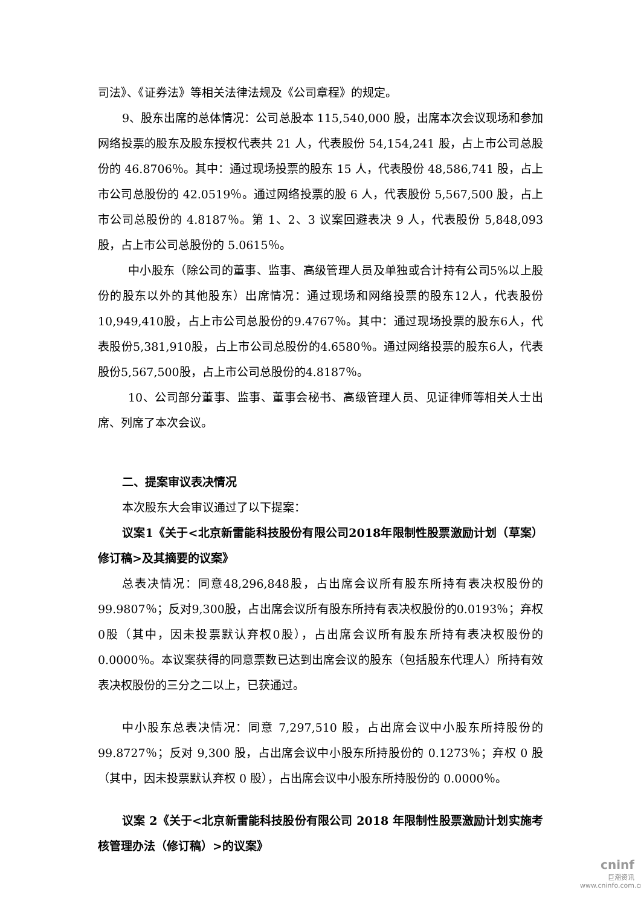司法》、《证券法》等相关法律法规及《公司章程》的规定。
9、股东出席的总体情况：公司总股本 115,540,000 股，出席本次会议现场和参加网络投票的股东及股东授权代表共 21 人，代表股份 54,154,241 股，占上市公司总股份的 46.8706％。其中：通过现场投票的股东 15 人，代表股份 48,586,741 股，占上市公司总股份的 42.0519％。通过网络投票的股 6 人，代表股份 5,567,500 股，占上市公司总股份的 4.8187％。第 1、2、3 议案回避表决 9 人，代表股份 5,848,093 股，占上市公司总股份的 5.0615％。
中小股东（除公司的董事、监事、高级管理人员及单独或合计持有公司5%以上股份的股东以外的其他股东）出席情况：通过现场和网络投票的股东12人，代表股份10,949,410股，占上市公司总股份的9.4767％。其中：通过现场投票的股东6人，代表股份5,381,910股，占上市公司总股份的4.6580％。通过网络投票的股东6人，代表股份5,567,500股，占上市公司总股份的4.8187％。
10、公司部分董事、监事、董事会秘书、高级管理人员、见证律师等相关人士出席、列席了本次会议。
二、提案审议表决情况
本次股东大会审议通过了以下提案：
议案1《关于<北京新雷能科技股份有限公司2018年限制性股票激励计划（草案）修订稿>及其摘要的议案》
总表决情况：同意48,296,848股，占出席会议所有股东所持有表决权股份的99.9807％；反对9,300股，占出席会议所有股东所持有表决权股份的0.0193％；弃权0股（其中，因未投票默认弃权0股），占出席会议所有股东所持有表决权股份的0.0000％。本议案获得的同意票数已达到出席会议的股东（包括股东代理人）所持有效表决权股份的三分之二以上，已获通过。
中小股东总表决情况：同意 7,297,510 股，占出席会议中小股东所持股份的 99.8727％；反对 9,300 股，占出席会议中小股东所持股份的 0.1273％；弃权 0 股（其中，因未投票默认弃权 0 股），占出席会议中小股东所持股份的 0.0000％。
议案 2《关于<北京新雷能科技股份有限公司 2018 年限制性股票激励计划实施考核管理办法（修订稿）>的议案》
cninf
巨潮资讯
www.cninfo.com.cn